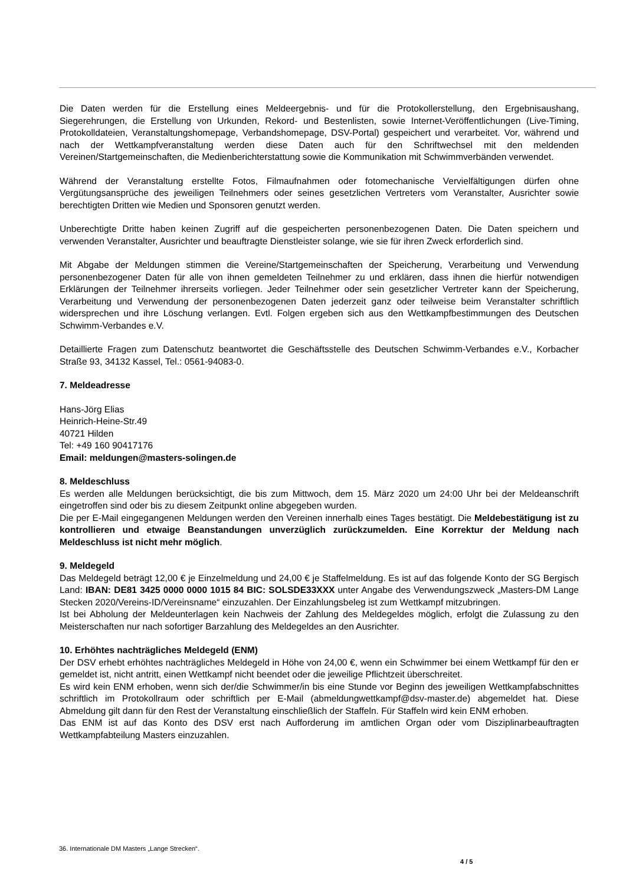Die Daten werden für die Erstellung eines Meldeergebnis- und für die Protokollerstellung, den Ergebnisaushang, Siegerehrungen, die Erstellung von Urkunden, Rekord- und Bestenlisten, sowie Internet-Veröffentlichungen (Live-Timing, Protokolldateien, Veranstaltungshomepage, Verbandshomepage, DSV-Portal) gespeichert und verarbeitet. Vor, während und nach der Wettkampfveranstaltung werden diese Daten auch für den Schriftwechsel mit den meldenden Vereinen/Startgemeinschaften, die Medienberichterstattung sowie die Kommunikation mit Schwimmverbänden verwendet.
Während der Veranstaltung erstellte Fotos, Filmaufnahmen oder fotomechanische Vervielfältigungen dürfen ohne Vergütungsansprüche des jeweiligen Teilnehmers oder seines gesetzlichen Vertreters vom Veranstalter, Ausrichter sowie berechtigten Dritten wie Medien und Sponsoren genutzt werden.
Unberechtigte Dritte haben keinen Zugriff auf die gespeicherten personenbezogenen Daten. Die Daten speichern und verwenden Veranstalter, Ausrichter und beauftragte Dienstleister solange, wie sie für ihren Zweck erforderlich sind.
Mit Abgabe der Meldungen stimmen die Vereine/Startgemeinschaften der Speicherung, Verarbeitung und Verwendung personenbezogener Daten für alle von ihnen gemeldeten Teilnehmer zu und erklären, dass ihnen die hierfür notwendigen Erklärungen der Teilnehmer ihrerseits vorliegen. Jeder Teilnehmer oder sein gesetzlicher Vertreter kann der Speicherung, Verarbeitung und Verwendung der personenbezogenen Daten jederzeit ganz oder teilweise beim Veranstalter schriftlich widersprechen und ihre Löschung verlangen. Evtl. Folgen ergeben sich aus den Wettkampfbestimmungen des Deutschen Schwimm-Verbandes e.V.
Detaillierte Fragen zum Datenschutz beantwortet die Geschäftsstelle des Deutschen Schwimm-Verbandes e.V., Korbacher Straße 93, 34132 Kassel, Tel.: 0561-94083-0.
7. Meldeadresse
Hans-Jörg Elias
Heinrich-Heine-Str.49
40721 Hilden
Tel: +49 160 90417176
Email: meldungen@masters-solingen.de
8. Meldeschluss
Es werden alle Meldungen berücksichtigt, die bis zum Mittwoch, dem 15. März 2020 um 24:00 Uhr bei der Meldeanschrift eingetroffen sind oder bis zu diesem Zeitpunkt online abgegeben wurden.
Die per E-Mail eingegangenen Meldungen werden den Vereinen innerhalb eines Tages bestätigt. Die Meldebestätigung ist zu kontrollieren und etwaige Beanstandungen unverzüglich zurückzumelden. Eine Korrektur der Meldung nach Meldeschluss ist nicht mehr möglich.
9. Meldegeld
Das Meldegeld beträgt 12,00 € je Einzelmeldung und 24,00 € je Staffelmeldung. Es ist auf das folgende Konto der SG Bergisch Land: IBAN: DE81 3425 0000 0000 1015 84 BIC: SOLSDE33XXX unter Angabe des Verwendungszweck „Masters-DM Lange Stecken 2020/Vereins-ID/Vereinsname“ einzuzahlen. Der Einzahlungsbeleg ist zum Wettkampf mitzubringen.
Ist bei Abholung der Meldeunterlagen kein Nachweis der Zahlung des Meldegeldes möglich, erfolgt die Zulassung zu den Meisterschaften nur nach sofortiger Barzahlung des Meldegeldes an den Ausrichter.
10. Erhöhtes nachträgliches Meldegeld (ENM)
Der DSV erhebt erhöhtes nachträgliches Meldegeld in Höhe von 24,00 €, wenn ein Schwimmer bei einem Wettkampf für den er gemeldet ist, nicht antritt, einen Wettkampf nicht beendet oder die jeweilige Pflichtzeit überschreitet.
Es wird kein ENM erhoben, wenn sich der/die Schwimmer/in bis eine Stunde vor Beginn des jeweiligen Wettkampfabschnittes schriftlich im Protokollraum oder schriftlich per E-Mail (abmeldungwettkampf@dsv-master.de) abgemeldet hat. Diese Abmeldung gilt dann für den Rest der Veranstaltung einschließlich der Staffeln. Für Staffeln wird kein ENM erhoben.
Das ENM ist auf das Konto des DSV erst nach Aufforderung im amtlichen Organ oder vom Disziplinarbeauftragten Wettkampfabteilung Masters einzuzahlen.
36. Internationale DM Masters „Lange Strecken“.
4 / 5